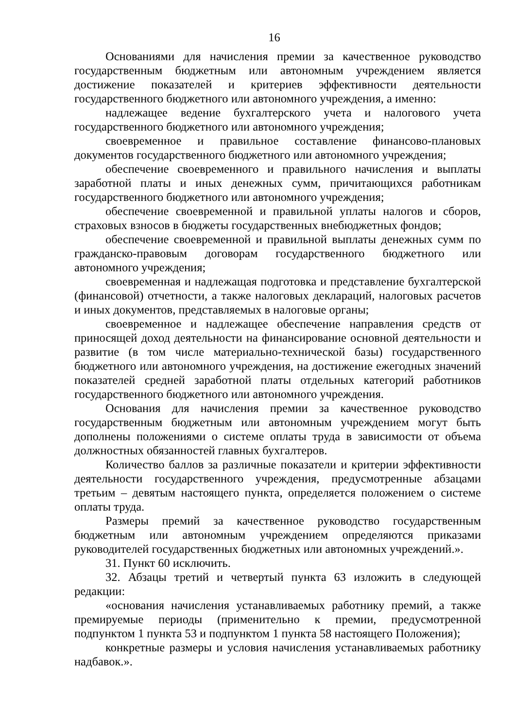16
Основаниями для начисления премии за качественное руководство государственным бюджетным или автономным учреждением является достижение показателей и критериев эффективности деятельности государственного бюджетного или автономного учреждения, а именно:
надлежащее ведение бухгалтерского учета и налогового учета государственного бюджетного или автономного учреждения;
своевременное и правильное составление финансово-плановых документов государственного бюджетного или автономного учреждения;
обеспечение своевременного и правильного начисления и выплаты заработной платы и иных денежных сумм, причитающихся работникам государственного бюджетного или автономного учреждения;
обеспечение своевременной и правильной уплаты налогов и сборов, страховых взносов в бюджеты государственных внебюджетных фондов;
обеспечение своевременной и правильной выплаты денежных сумм по гражданско-правовым договорам государственного бюджетного или автономного учреждения;
своевременная и надлежащая подготовка и представление бухгалтерской (финансовой) отчетности, а также налоговых деклараций, налоговых расчетов и иных документов, представляемых в налоговые органы;
своевременное и надлежащее обеспечение направления средств от приносящей доход деятельности на финансирование основной деятельности и развитие (в том числе материально-технической базы) государственного бюджетного или автономного учреждения, на достижение ежегодных значений показателей средней заработной платы отдельных категорий работников государственного бюджетного или автономного учреждения.
Основания для начисления премии за качественное руководство государственным бюджетным или автономным учреждением могут быть дополнены положениями о системе оплаты труда в зависимости от объема должностных обязанностей главных бухгалтеров.
Количество баллов за различные показатели и критерии эффективности деятельности государственного учреждения, предусмотренные абзацами третьим – девятым настоящего пункта, определяется положением о системе оплаты труда.
Размеры премий за качественное руководство государственным бюджетным или автономным учреждением определяются приказами руководителей государственных бюджетных или автономных учреждений.».
31. Пункт 60 исключить.
32. Абзацы третий и четвертый пункта 63 изложить в следующей редакции:
«основания начисления устанавливаемых работнику премий, а также премируемые периоды (применительно к премии, предусмотренной подпунктом 1 пункта 53 и подпунктом 1 пункта 58 настоящего Положения);
конкретные размеры и условия начисления устанавливаемых работнику надбавок.».